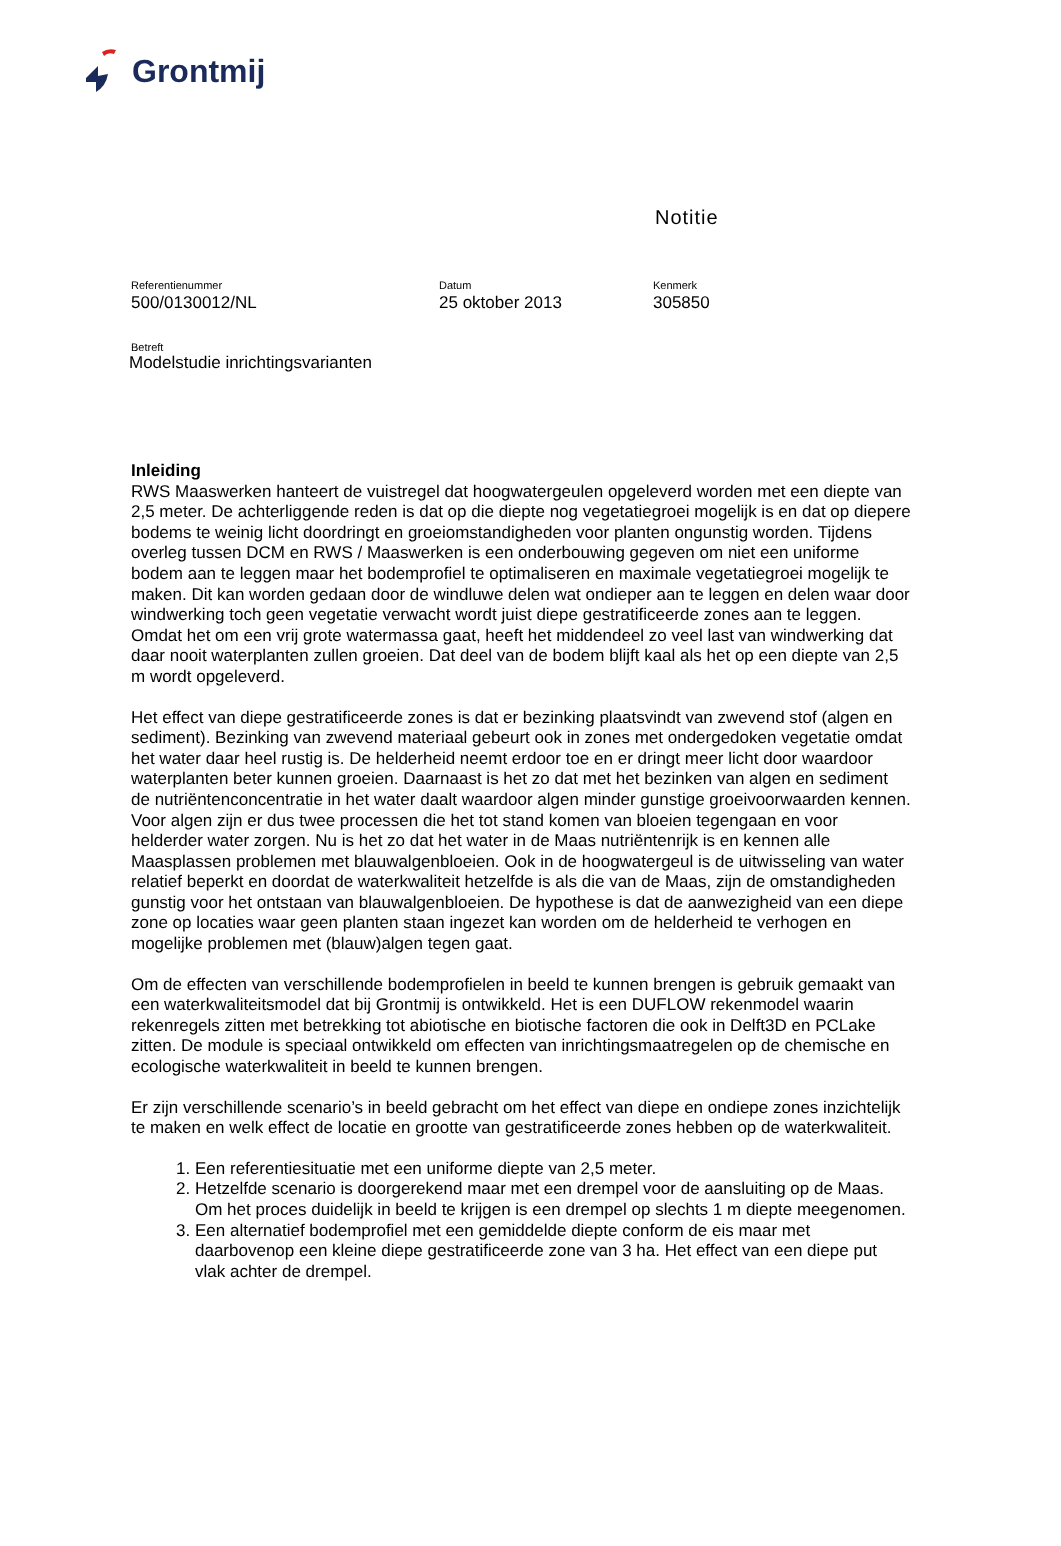Grontmij
Notitie
Referentienummer
500/0130012/NL
Datum
25 oktober 2013
Kenmerk
305850
Betreft
Modelstudie inrichtingsvarianten
Inleiding
RWS Maaswerken hanteert de vuistregel dat hoogwatergeulen opgeleverd worden met een diepte van 2,5 meter. De achterliggende reden is dat op die diepte nog vegetatiegroei mogelijk is en dat op diepere bodems te weinig licht doordringt en groeiomstandigheden voor planten ongunstig worden. Tijdens overleg tussen DCM en RWS / Maaswerken is een onderbouwing gegeven om niet een uniforme bodem aan te leggen maar het bodemprofiel te optimaliseren en maximale vegetatiegroei mogelijk te maken. Dit kan worden gedaan door de windluwe delen wat ondieper aan te leggen en delen waar door windwerking toch geen vegetatie verwacht wordt juist diepe gestratificeerde zones aan te leggen. Omdat het om een vrij grote watermassa gaat, heeft het middendeel zo veel last van windwerking dat daar nooit waterplanten zullen groeien. Dat deel van de bodem blijft kaal als het op een diepte van 2,5 m wordt opgeleverd.
Het effect van diepe gestratificeerde zones is dat er bezinking plaatsvindt van zwevend stof (algen en sediment). Bezinking van zwevend materiaal gebeurt ook in zones met ondergedoken vegetatie omdat het water daar heel rustig is. De helderheid neemt erdoor toe en er dringt meer licht door waardoor waterplanten beter kunnen groeien. Daarnaast is het zo dat met het bezinken van algen en sediment de nutriëntenconcentratie in het water daalt waardoor algen minder gunstige groeivoorwaarden kennen. Voor algen zijn er dus twee processen die het tot stand komen van bloeien tegengaan en voor helderder water zorgen. Nu is het zo dat het water in de Maas nutriëntenrijk is en kennen alle Maasplassen problemen met blauwalgenbloeien. Ook in de hoogwatergeul is de uitwisseling van water relatief beperkt en doordat de waterkwaliteit hetzelfde is als die van de Maas, zijn de omstandigheden gunstig voor het ontstaan van blauwalgenbloeien. De hypothese is dat de aanwezigheid van een diepe zone op locaties waar geen planten staan ingezet kan worden om de helderheid te verhogen en mogelijke problemen met (blauw)algen tegen gaat.
Om de effecten van verschillende bodemprofielen in beeld te kunnen brengen is gebruik gemaakt van een waterkwaliteitsmodel dat bij Grontmij is ontwikkeld. Het is een DUFLOW rekenmodel waarin rekenregels zitten met betrekking tot abiotische en biotische factoren die ook in Delft3D en PCLake zitten. De module is speciaal ontwikkeld om effecten van inrichtingsmaatregelen op de chemische en ecologische waterkwaliteit in beeld te kunnen brengen.
Er zijn verschillende scenario’s in beeld gebracht om het effect van diepe en ondiepe zones inzichtelijk te maken en welk effect de locatie en grootte van gestratificeerde zones hebben op de waterkwaliteit.
1. Een referentiesituatie met een uniforme diepte van 2,5 meter.
2. Hetzelfde scenario is doorgerekend maar met een drempel voor de aansluiting op de Maas. Om het proces duidelijk in beeld te krijgen is een drempel op slechts 1 m diepte meegenomen.
3. Een alternatief bodemprofiel met een gemiddelde diepte conform de eis maar met daarbovenop een kleine diepe gestratificeerde zone van 3 ha. Het effect van een diepe put vlak achter de drempel.